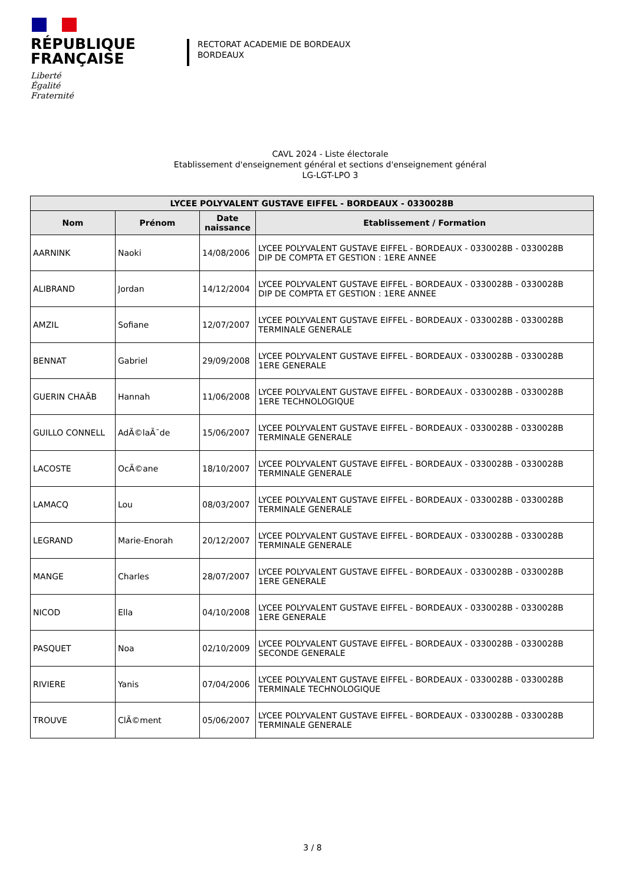RÉPUBLIQUE
FRANÇAISE
Liberté
Égalité
Fraternité
RECTORAT ACADEMIE DE BORDEAUX
BORDEAUX
CAVL 2024 - Liste électorale
Etablissement d'enseignement général et sections d'enseignement général
LG-LGT-LPO 3
| LYCEE POLYVALENT GUSTAVE EIFFEL - BORDEAUX - 0330028B | | | |
| --- | --- | --- | --- |
| Nom | Prénom | Date naissance | Etablissement / Formation |
| AARNINK | Naoki | 14/08/2006 | LYCEE POLYVALENT GUSTAVE EIFFEL - BORDEAUX - 0330028B - 0330028B DIP DE COMPTA ET GESTION : 1ERE ANNEE |
| ALIBRAND | Jordan | 14/12/2004 | LYCEE POLYVALENT GUSTAVE EIFFEL - BORDEAUX - 0330028B - 0330028B DIP DE COMPTA ET GESTION : 1ERE ANNEE |
| AMZIL | Sofiane | 12/07/2007 | LYCEE POLYVALENT GUSTAVE EIFFEL - BORDEAUX - 0330028B - 0330028B TERMINALE GENERALE |
| BENNAT | Gabriel | 29/09/2008 | LYCEE POLYVALENT GUSTAVE EIFFEL - BORDEAUX - 0330028B - 0330028B 1ERE GENERALE |
| GUERIN CHAÃB | Hannah | 11/06/2008 | LYCEE POLYVALENT GUSTAVE EIFFEL - BORDEAUX - 0330028B - 0330028B 1ERE TECHNOLOGIQUE |
| GUILLO CONNELL | AdÃ©laÃ¯de | 15/06/2007 | LYCEE POLYVALENT GUSTAVE EIFFEL - BORDEAUX - 0330028B - 0330028B TERMINALE GENERALE |
| LACOSTE | OcÃ©ane | 18/10/2007 | LYCEE POLYVALENT GUSTAVE EIFFEL - BORDEAUX - 0330028B - 0330028B TERMINALE GENERALE |
| LAMACQ | Lou | 08/03/2007 | LYCEE POLYVALENT GUSTAVE EIFFEL - BORDEAUX - 0330028B - 0330028B TERMINALE GENERALE |
| LEGRAND | Marie-Enorah | 20/12/2007 | LYCEE POLYVALENT GUSTAVE EIFFEL - BORDEAUX - 0330028B - 0330028B TERMINALE GENERALE |
| MANGE | Charles | 28/07/2007 | LYCEE POLYVALENT GUSTAVE EIFFEL - BORDEAUX - 0330028B - 0330028B 1ERE GENERALE |
| NICOD | Ella | 04/10/2008 | LYCEE POLYVALENT GUSTAVE EIFFEL - BORDEAUX - 0330028B - 0330028B 1ERE GENERALE |
| PASQUET | Noa | 02/10/2009 | LYCEE POLYVALENT GUSTAVE EIFFEL - BORDEAUX - 0330028B - 0330028B SECONDE GENERALE |
| RIVIERE | Yanis | 07/04/2006 | LYCEE POLYVALENT GUSTAVE EIFFEL - BORDEAUX - 0330028B - 0330028B TERMINALE TECHNOLOGIQUE |
| TROUVE | ClÃ©ment | 05/06/2007 | LYCEE POLYVALENT GUSTAVE EIFFEL - BORDEAUX - 0330028B - 0330028B TERMINALE GENERALE |
3 / 8